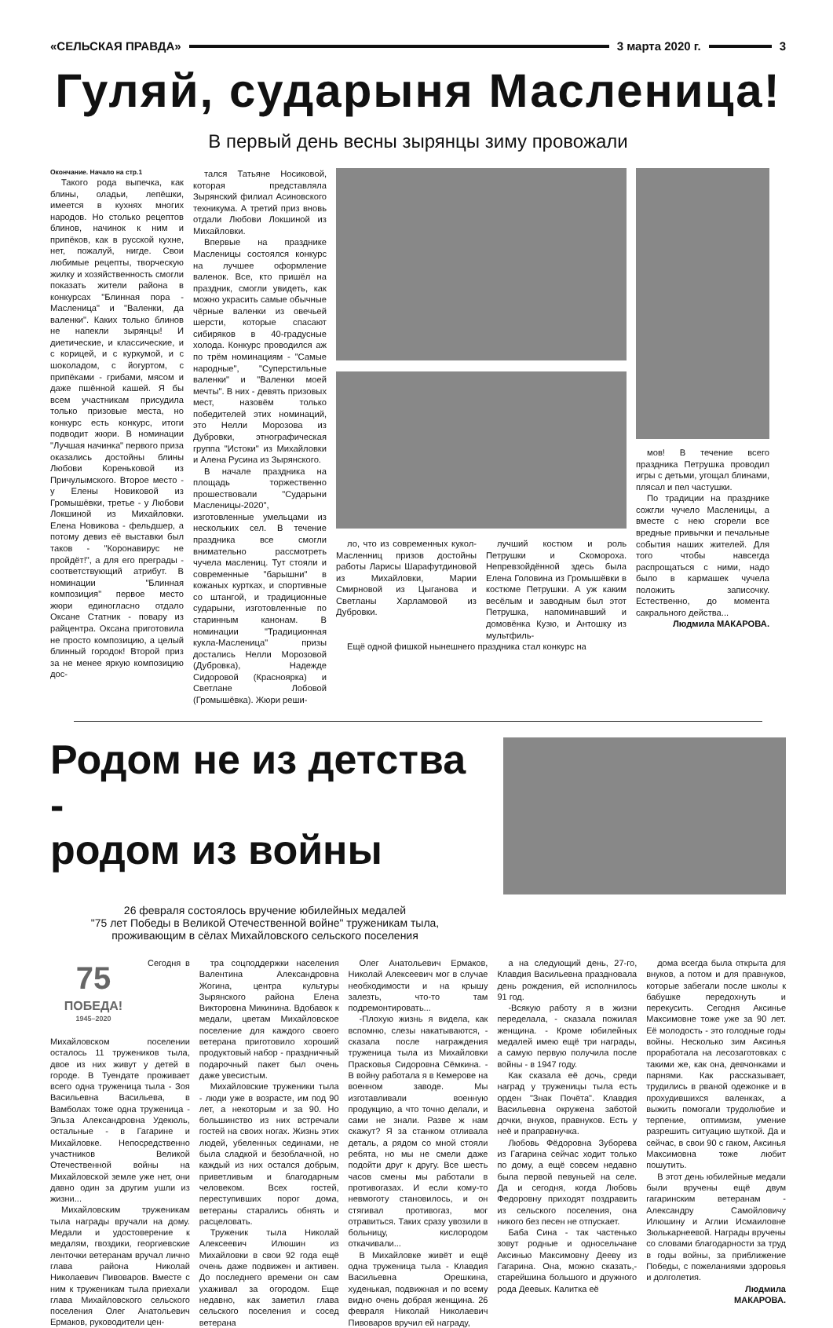«СЕЛЬСКАЯ ПРАВДА» 3 марта 2020 г. 3
Гуляй, сударыня Масленица!
В первый день весны зырянцы зиму провожали
Окончание. Начало на стр.1
Такого рода выпечка, как блины, оладьи, лепёшки, имеется в кухнях многих народов. Но столько рецептов блинов, начинок к ним и припёков, как в русской кухне, нет, пожалуй, нигде. Свои любимые рецепты, творческую жилку и хозяйственность смогли показать жители района в конкурсах "Блинная пора - Масленица" и "Валенки, да валенки". Каких только блинов не напекли зырянцы! И диетические, и классические, и с корицей, и с куркумой, и с шоколадом, с йогуртом, с припёками - грибами, мясом и даже пшённой кашей. Я бы всем участникам присудила только призовые места, но конкурс есть конкурс, итоги подводит жюри. В номинации "Лучшая начинка" первого приза оказались достойны блины Любови Кореньковой из Причулымского. Второе место - у Елены Новиковой из Громышёвки, третье - у Любови Локшиной из Михайловки. Елена Новикова - фельдшер, а потому девиз её выставки был таков - "Коронавирус не пройдёт!", а для его преграды - соответствующий атрибут. В номинации "Блинная композиция" первое место жюри единогласно отдало Оксане Статник - повару из райцентра. Оксана приготовила не просто композицию, а целый блинный городок! Второй приз за не менее яркую композицию дос-
тался Татьяне Носиковой, которая представляла Зырянский филиал Асиновского техникума. А третий приз вновь отдали Любови Локшиной из Михайловки.
Впервые на празднике Масленицы состоялся конкурс на лучшее оформление валенок. Все, кто пришёл на праздник, смогли увидеть, как можно украсить самые обычные чёрные валенки из овечьей шерсти, которые спасают сибиряков в 40-градусные холода. Конкурс проводился аж по трём номинациям - "Самые народные", "Суперстильные валенки" и "Валенки моей мечты". В них - девять призовых мест, назовём только победителей этих номинаций, это Нелли Морозова из Дубровки, этнографическая группа "Истоки" из Михайловки и Алена Русина из Зырянского.
В начале праздника на площадь торжественно прошествовали "Сударыни Масленицы-2020", изготовленные умельцами из нескольких сел. В течение праздника все смогли внимательно рассмотреть чучела маслениц. Тут стояли и современные "барышни" в кожаных куртках, и спортивные со штангой, и традиционные сударыни, изготовленные по старинным канонам. В номинации "Традиционная кукла-Масленица" призы достались Нелли Морозовой (Дубровка), Надежде Сидоровой (Красноярка) и Светлане Лобовой (Громышёвка). Жюри реши-
ло, что из современных кукол-Масленниц призов достойны работы Ларисы Шарафутдиновой из Михайловки, Марии Смирновой из Цыганова и Светланы Харламовой из Дубровки.
лучший костюм и роль Петрушки и Скомороха. Непревзойдённой здесь была Елена Головина из Громышёвки в костюме Петрушки. А уж каким весёлым и заводным был этот Петрушка, напоминавший и домовёнка Кузю, и Антошку из мультфиль-
Ещё одной фишкой нынешнего праздника стал конкурс на
мов! В течение всего праздника Петрушка проводил игры с детьми, угощал блинами, плясал и пел частушки.
По традиции на празднике сожгли чучело Масленицы, а вместе с нею сгорели все вредные привычки и печальные события наших жителей. Для того чтобы навсегда распрощаться с ними, надо было в кармашек чучела положить записочку. Естественно, до момента сакрального действа...
Людмила МАКАРОВА.
Родом не из детства -
родом из войны
26 февраля состоялось вручение юбилейных медалей
"75 лет Победы в Великой Отечественной войне" труженикам тыла,
проживающим в сёлах Михайловского сельского поселения
75
ПОБЕДА!
1945–2020
Сегодня в Михайловском поселении осталось 11 тружеников тыла, двое из них живут у детей в городе. В Туендате проживает всего одна труженица тыла - Зоя Васильевна Васильева, в Вамболах тоже одна труженица - Эльза Александровна Удекюль, остальные - в Гагарине и Михайловке. Непосредственно участников Великой Отечественной войны на Михайловской земле уже нет, они давно один за другим ушли из жизни...
Михайловским труженикам тыла награды вручали на дому. Медали и удостоверение к медалям, гвоздики, георгиевские ленточки ветеранам вручал лично глава района Николай Николаевич Пивоваров. Вместе с ним к труженикам тыла приехали глава Михайловского сельского поселения Олег Анатольевич Ермаков, руководители цен-
тра соцподдержки населения Валентина Александровна Жогина, центра культуры Зырянского района Елена Викторовна Микинина. Вдобавок к медали, цветам Михайловское поселение для каждого своего ветерана приготовило хороший продуктовый набор - праздничный подарочный пакет был очень даже увесистым.
Михайловские труженики тыла - люди уже в возрасте, им под 90 лет, а некоторым и за 90. Но большинство из них встречали гостей на своих ногах. Жизнь этих людей, убеленных сединами, не была сладкой и безоблачной, но каждый из них остался добрым, приветливым и благодарным человеком. Всех гостей, переступивших порог дома, ветераны старались обнять и расцеловать.
Труженик тыла Николай Алексеевич Илюшин из Михайловки в свои 92 года ещё очень даже подвижен и активен. До последнего времени он сам ухаживал за огородом. Еще недавно, как заметил глава сельского поселения и сосед ветерана
Олег Анатольевич Ермаков, Николай Алексеевич мог в случае необходимости и на крышу залезть, что-то там подремонтировать...
-Плохую жизнь я видела, как вспомню, слезы накатываются, - сказала после награждения труженица тыла из Михайловки Прасковья Сидоровна Сёмкина. - В войну работала я в Кемерове на военном заводе. Мы изготавливали военную продукцию, а что точно делали, и сами не знали. Разве ж нам скажут? Я за станком отливала деталь, а рядом со мной стояли ребята, но мы не смели даже подойти друг к другу. Все шесть часов смены мы работали в противогазах. И если кому-то невмоготу становилось, и он стягивал противогаз, мог отравиться. Таких сразу увозили в больницу, кислородом откачивали...
В Михайловке живёт и ещё одна труженица тыла - Клавдия Васильевна Орешкина, худенькая, подвижная и по всему видно очень добрая женщина. 26 февраля Николай Николаевич Пивоваров вручил ей награду,
а на следующий день, 27-го, Клавдия Васильевна праздновала день рождения, ей исполнилось 91 год.
-Всякую работу я в жизни переделала, - сказала пожилая женщина. - Кроме юбилейных медалей имею ещё три награды, а самую первую получила после войны - в 1947 году.
Как сказала её дочь, среди наград у труженицы тыла есть орден "Знак Почёта". Клавдия Васильевна окружена заботой дочки, внуков, правнуков. Есть у неё и праправнучка.
Любовь Фёдоровна Зуборева из Гагарина сейчас ходит только по дому, а ещё совсем недавно была первой певуньей на селе. Да и сегодня, когда Любовь Федоровну приходят поздравить из сельского поселения, она никого без песен не отпускает.
Баба Сина - так частенько зовут родные и односельчане Аксинью Максимовну Дееву из Гагарина. Она, можно сказать,- старейшина большого и дружного рода Деевых. Калитка её
дома всегда была открыта для внуков, а потом и для правнуков, которые забегали после школы к бабушке передохнуть и перекусить. Сегодня Аксинье Максимовне тоже уже за 90 лет. Её молодость - это голодные годы войны. Несколько зим Аксинья проработала на лесозаготовках с такими же, как она, девчонками и парнями. Как рассказывает, трудились в рваной одежонке и в прохудившихся валенках, а выжить помогали трудолюбие и терпение, оптимизм, умение разрешить ситуацию шуткой. Да и сейчас, в свои 90 с гаком, Аксинья Максимовна тоже любит пошутить.
В этот день юбилейные медали были вручены ещё двум гагаринским ветеранам - Александру Самойловичу Илюшину и Аглии Исмаиловне Зюлькарнеевой. Награды вручены со словами благодарности за труд в годы войны, за приближение Победы, с пожеланиями здоровья и долголетия.
Людмила
МАКАРОВА.